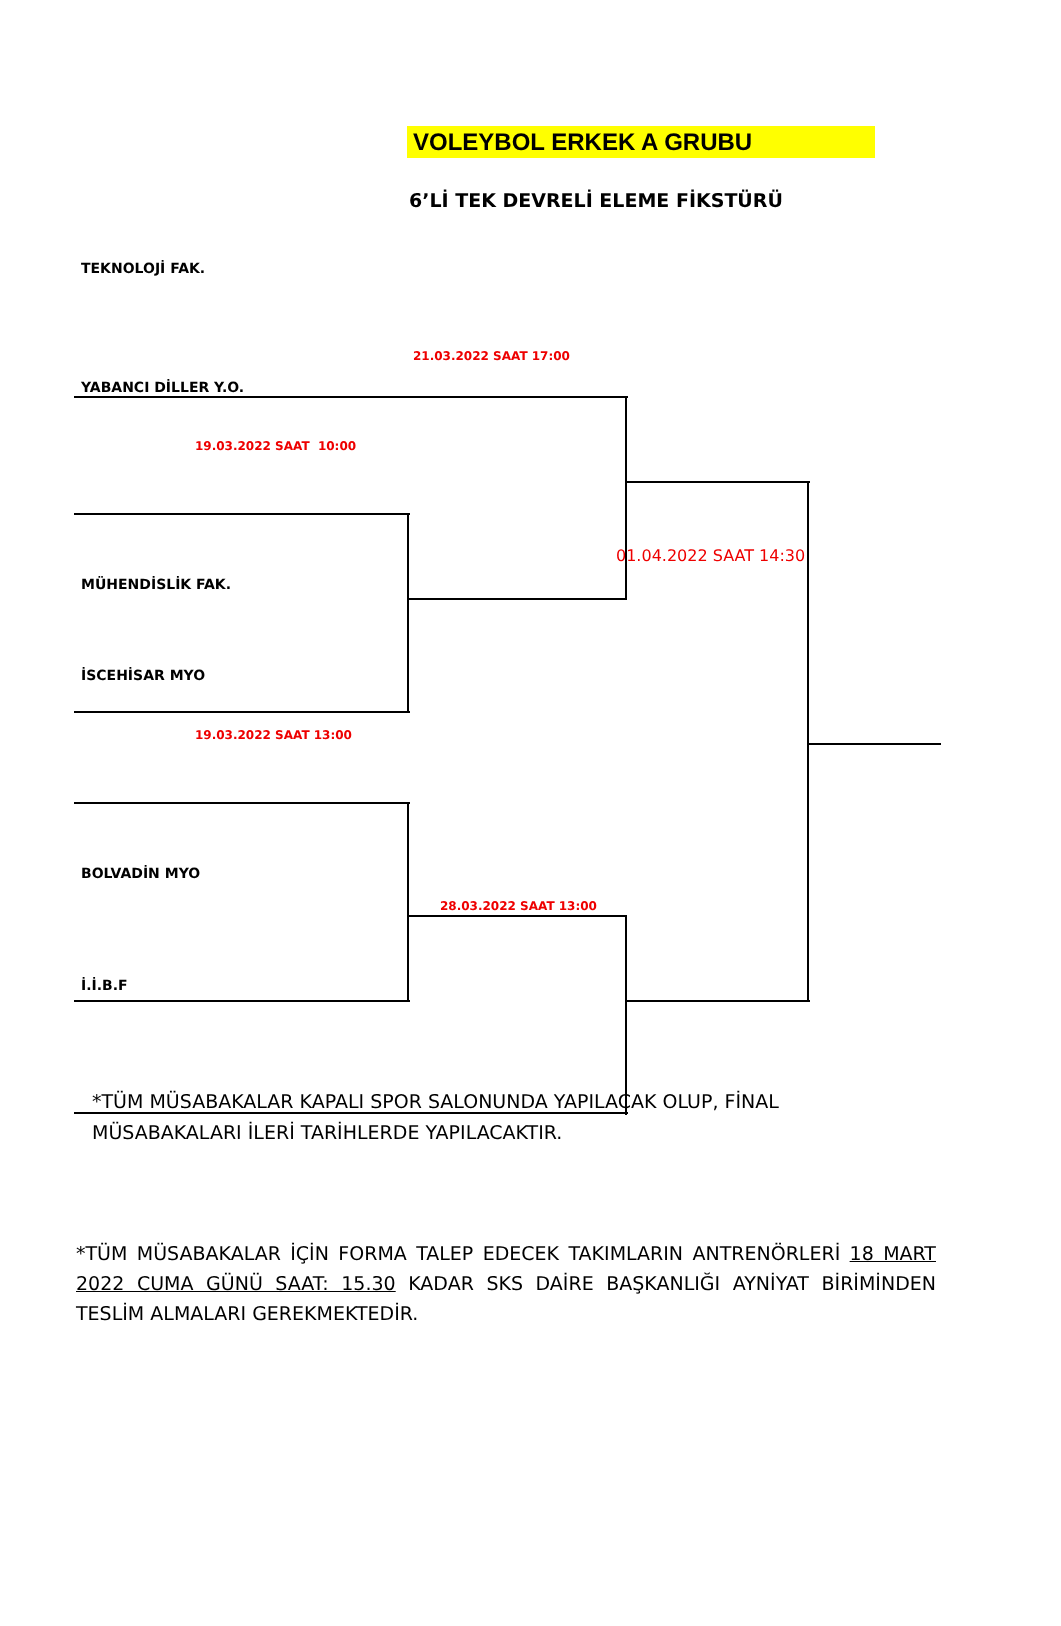VOLEYBOL ERKEK A GRUBU
6’Lİ TEK DEVRELİ ELEME FİKSTÜRÜ
TEKNOLOJİ FAK.
21.03.2022 SAAT 17:00
YABANCI DİLLER Y.O.
19.03.2022 SAAT 10:00
01.04.2022 SAAT 14:30
MÜHENDİSLİK FAK.
İSCEHİSAR MYO
19.03.2022 SAAT 13:00
BOLVADİN MYO
28.03.2022 SAAT 13:00
İ.İ.B.F
*TÜM MÜSABAKALAR KAPALI SPOR SALONUNDA YAPILACAK OLUP, FİNAL MÜSABAKALARI İLERİ TARİHLERDE YAPILACAKTIR.
*TÜM MÜSABAKALAR İÇİN FORMA TALEP EDECEK TAKIMLARIN ANTRENÖRLERİ 18 MART 2022 CUMA GÜNÜ SAAT: 15.30 KADAR SKS DAİRE BAŞKANLIĞI AYNİYAT BİRİMİNDEN TESLİM ALMALARI GEREKMEKTEDİR.